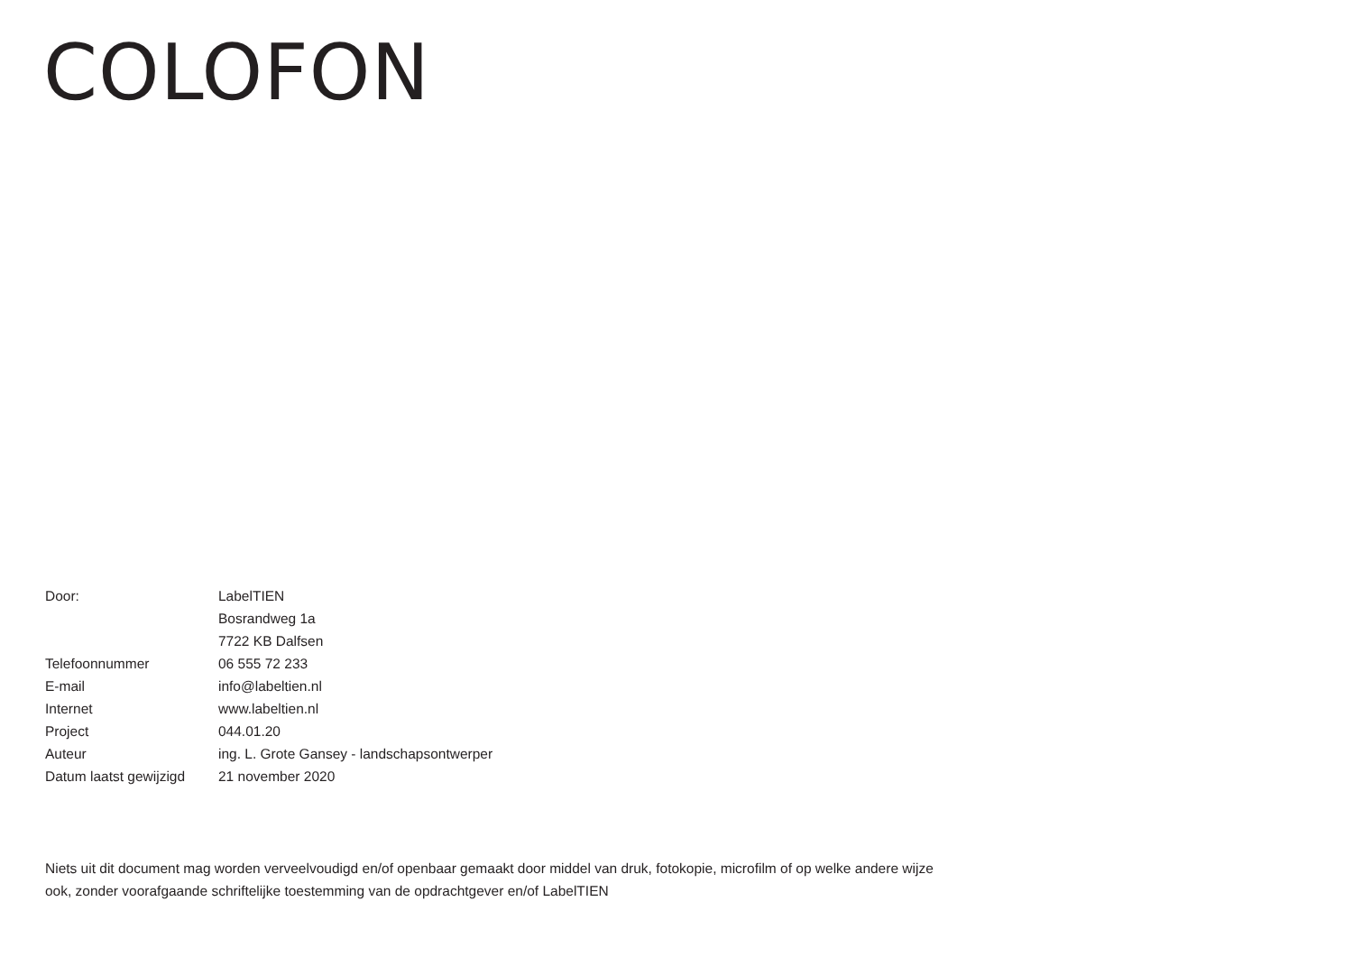COLOFON
| Door: | LabelTIEN |
| | Bosrandweg 1a |
| | 7722 KB Dalfsen |
| Telefoonnummer | 06 555 72 233 |
| E-mail | info@labeltien.nl |
| Internet | www.labeltien.nl |
| Project | 044.01.20 |
| Auteur | ing. L. Grote Gansey - landschapsontwerper |
| Datum laatst gewijzigd | 21 november 2020 |
Niets uit dit document mag worden verveelvoudigd en/of openbaar gemaakt door middel van druk, fotokopie, microfilm of op welke andere wijze ook, zonder voorafgaande schriftelijke toestemming van de opdrachtgever en/of LabelTIEN